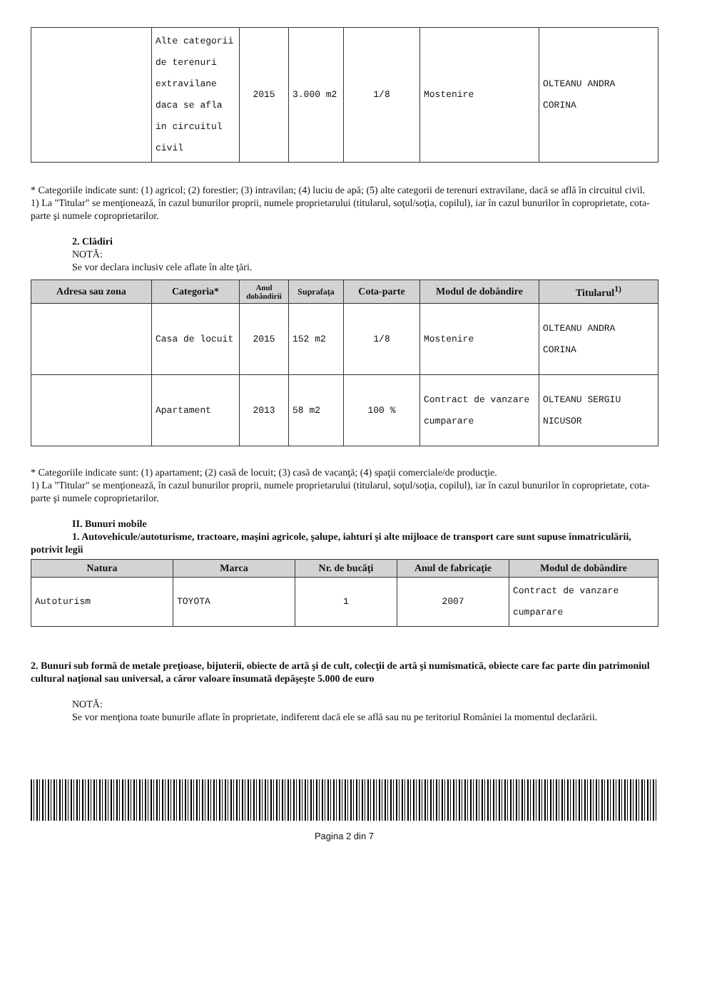| | Alte categorii de terenuri extravilane daca se afla in circuitul civil | 2015 | 3.000 m2 | 1/8 | Mostenire | OLTEANU ANDRA CORINA |
* Categoriile indicate sunt: (1) agricol; (2) forestier; (3) intravilan; (4) luciu de apă; (5) alte categorii de terenuri extravilane, dacă se află în circuitul civil.
1) La "Titular" se menţionează, în cazul bunurilor proprii, numele proprietarului (titularul, soţul/soţia, copilul), iar în cazul bunurilor în coproprietate, cota-parte şi numele coproprietarilor.
2. Clădiri
NOTĂ:
Se vor declara inclusiv cele aflate în alte ţări.
| Adresa sau zona | Categoria* | Anul dobândirii | Suprafaţa | Cota-parte | Modul de dobândire | Titularul<sup>1)</sup> |
| --- | --- | --- | --- | --- | --- | --- |
| | Casa de locuit | 2015 | 152 m2 | 1/8 | Mostenire | OLTEANU ANDRA CORINA |
| | Apartament | 2013 | 58 m2 | 100 % | Contract de vanzare cumparare | OLTEANU SERGIU NICUSOR |
* Categoriile indicate sunt: (1) apartament; (2) casă de locuit; (3) casă de vacanţă; (4) spaţii comerciale/de producţie.
1) La "Titular" se menţionează, în cazul bunurilor proprii, numele proprietarului (titularul, soţul/soţia, copilul), iar în cazul bunurilor în coproprietate, cota-parte şi numele coproprietarilor.
II. Bunuri mobile
1. Autovehicule/autoturisme, tractoare, maşini agricole, şalupe, iahturi şi alte mijloace de transport care sunt supuse înmatriculării, potrivit legii
| Natura | Marca | Nr. de bucăţi | Anul de fabricaţie | Modul de dobândire |
| --- | --- | --- | --- | --- |
| Autoturism | TOYOTA | 1 | 2007 | Contract de vanzare cumparare |
2. Bunuri sub formă de metale preţioase, bijuterii, obiecte de artă şi de cult, colecţii de artă şi numismatică, obiecte care fac parte din patrimoniul cultural naţional sau universal, a căror valoare însumată depăşeşte 5.000 de euro
NOTĂ:
Se vor menţiona toate bunurile aflate în proprietate, indiferent dacă ele se află sau nu pe teritoriul României la momentul declarării.
Pagina 2 din 7